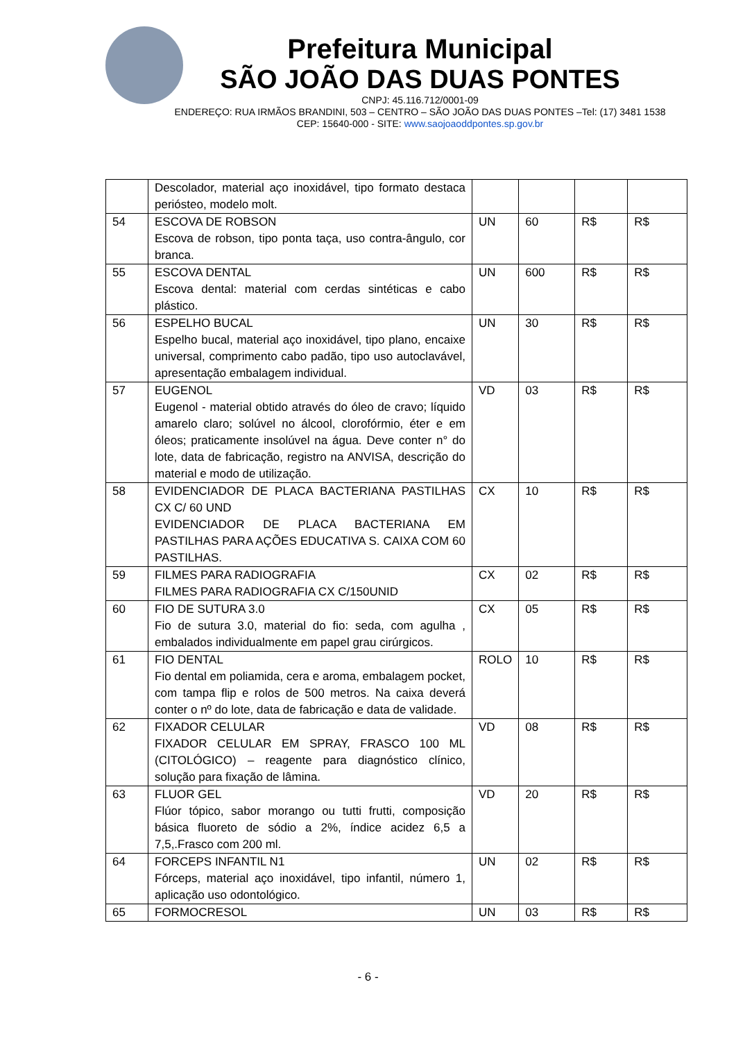Prefeitura Municipal
SÃO JOÃO DAS DUAS PONTES
CNPJ: 45.116.712/0001-09
ENDEREÇO: RUA IRMÃOS BRANDINI, 503 – CENTRO – SÃO JOÃO DAS DUAS PONTES –Tel: (17) 3481 1538
CEP: 15640-000 - SITE: www.saojoaoddpontes.sp.gov.br
| | Descolador, material aço inoxidável, tipo formato destaca periósteo, modelo molt. | | | | |
| 54 | ESCOVA DE ROBSON Escova de robson, tipo ponta taça, uso contra-ângulo, cor branca. | UN | 60 | R$ | R$ |
| 55 | ESCOVA DENTAL Escova dental: material com cerdas sintéticas e cabo plástico. | UN | 600 | R$ | R$ |
| 56 | ESPELHO BUCAL Espelho bucal, material aço inoxidável, tipo plano, encaixe universal, comprimento cabo padão, tipo uso autoclavável, apresentação embalagem individual. | UN | 30 | R$ | R$ |
| 57 | EUGENOL Eugenol - material obtido através do óleo de cravo; líquido amarelo claro; solúvel no álcool, clorofórmio, éter e em óleos; praticamente insolúvel na água. Deve conter n° do lote, data de fabricação, registro na ANVISA, descrição do material e modo de utilização. | VD | 03 | R$ | R$ |
| 58 | EVIDENCIADOR DE PLACA BACTERIANA PASTILHAS CX C/ 60 UND EVIDENCIADOR DE PLACA BACTERIANA EM PASTILHAS PARA AÇÕES EDUCATIVA S. CAIXA COM 60 PASTILHAS. | CX | 10 | R$ | R$ |
| 59 | FILMES PARA RADIOGRAFIA FILMES PARA RADIOGRAFIA CX C/150UNID | CX | 02 | R$ | R$ |
| 60 | FIO DE SUTURA 3.0 Fio de sutura 3.0, material do fio: seda, com agulha , embalados individualmente em papel grau cirúrgicos. | CX | 05 | R$ | R$ |
| 61 | FIO DENTAL Fio dental em poliamida, cera e aroma, embalagem pocket, com tampa flip e rolos de 500 metros. Na caixa deverá conter o nº do lote, data de fabricação e data de validade. | ROLO | 10 | R$ | R$ |
| 62 | FIXADOR CELULAR FIXADOR CELULAR EM SPRAY, FRASCO 100 ML (CITOLÓGICO) – reagente para diagnóstico clínico, solução para fixação de lâmina. | VD | 08 | R$ | R$ |
| 63 | FLUOR GEL Flúor tópico, sabor morango ou tutti frutti, composição básica fluoreto de sódio a 2%, índice acidez 6,5 a 7,5,.Frasco com 200 ml. | VD | 20 | R$ | R$ |
| 64 | FORCEPS INFANTIL N1 Fórceps, material aço inoxidável, tipo infantil, número 1, aplicação uso odontológico. | UN | 02 | R$ | R$ |
| 65 | FORMOCRESOL | UN | 03 | R$ | R$ |
- 6 -